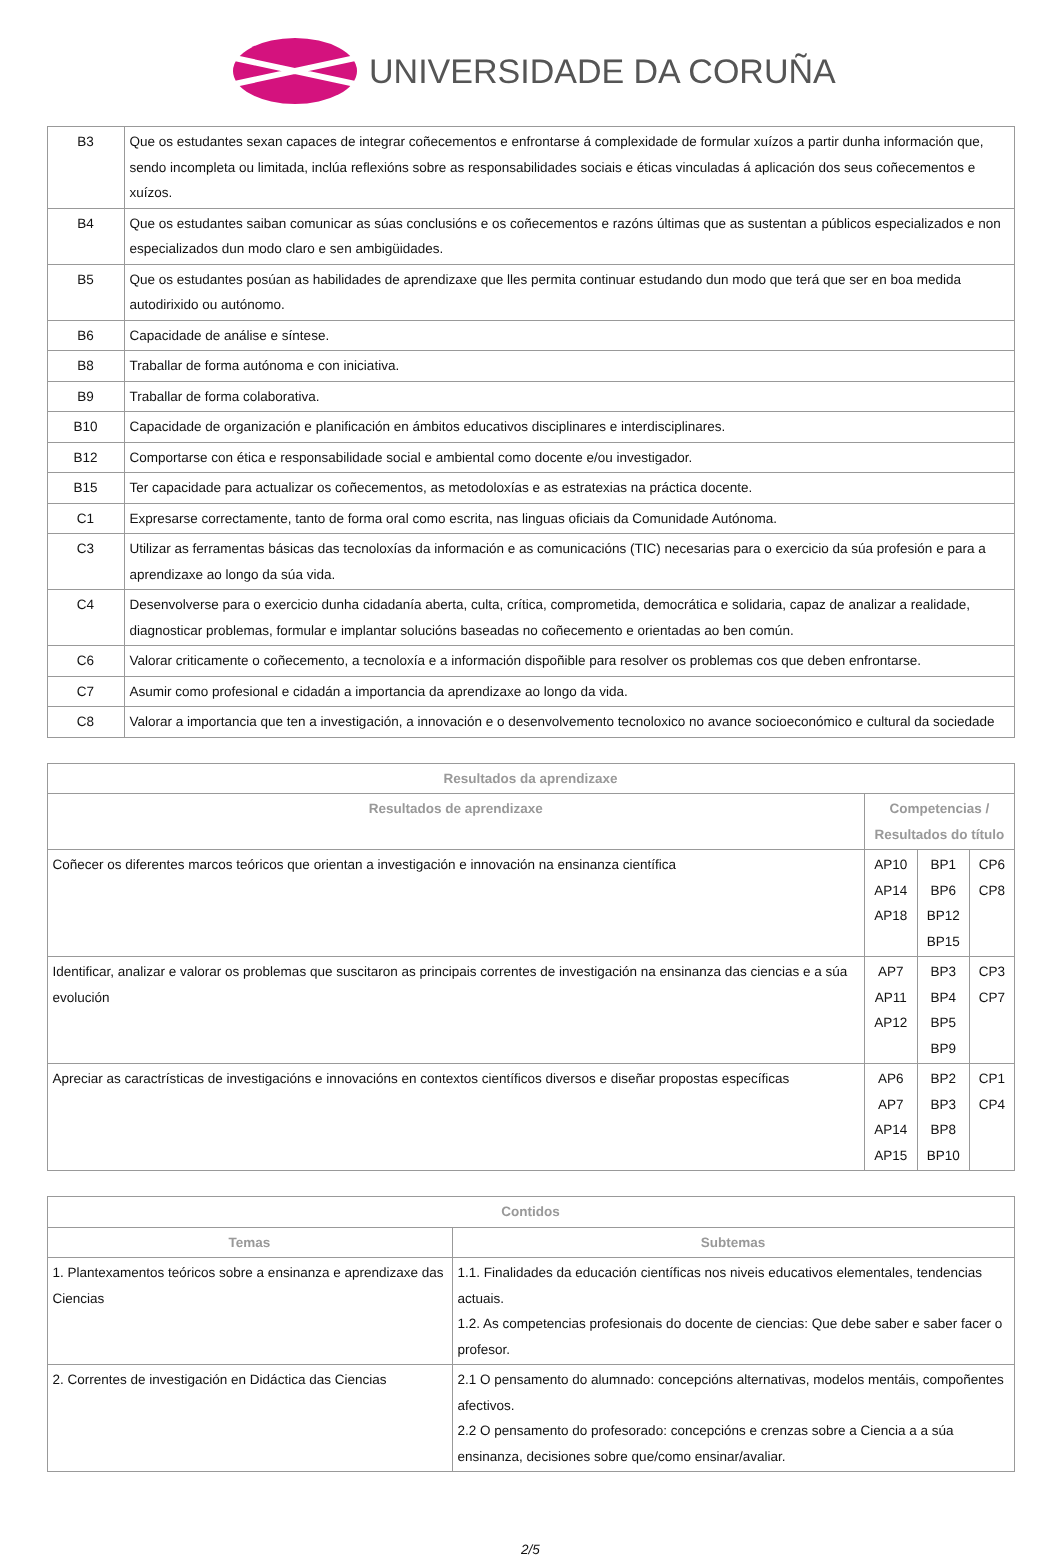UNIVERSIDADE DA CORUÑA
| B3 | Que os estudantes sexan capaces de integrar coñecementos e enfrontarse á complexidade de formular xuízos a partir dunha información que, sendo incompleta ou limitada, inclúa reflexións sobre as responsabilidades sociais e éticas vinculadas á aplicación dos seus coñecementos e xuízos. |
| B4 | Que os estudantes saiban comunicar as súas conclusións e os coñecementos e razóns últimas que as sustentan a públicos especializados e non especializados dun modo claro e sen ambigüidades. |
| B5 | Que os estudantes posúan as habilidades de aprendizaxe que lles permita continuar estudando dun modo que terá que ser en boa medida autodirixido ou autónomo. |
| B6 | Capacidade de análise e síntese. |
| B8 | Traballar de forma autónoma e con iniciativa. |
| B9 | Traballar de forma colaborativa. |
| B10 | Capacidade de organización e planificación en ámbitos educativos disciplinares e interdisciplinares. |
| B12 | Comportarse con ética e responsabilidade social e ambiental como docente e/ou investigador. |
| B15 | Ter capacidade para actualizar os coñecementos, as metodoloxías e as estratexias na práctica docente. |
| C1 | Expresarse correctamente, tanto de forma oral como escrita, nas linguas oficiais da Comunidade Autónoma. |
| C3 | Utilizar as ferramentas básicas das tecnoloxías da información e as comunicacións (TIC) necesarias para o exercicio da súa profesión e para a aprendizaxe ao longo da súa vida. |
| C4 | Desenvolverse para o exercicio dunha cidadanía aberta, culta, crítica, comprometida, democrática e solidaria, capaz de analizar a realidade, diagnosticar problemas, formular e implantar solucións baseadas no coñecemento e orientadas ao ben común. |
| C6 | Valorar criticamente o coñecemento, a tecnoloxía e a información dispoñible para resolver os problemas cos que deben enfrontarse. |
| C7 | Asumir como profesional e cidadán a importancia da aprendizaxe ao longo da vida. |
| C8 | Valorar a importancia que ten a investigación, a innovación e o desenvolvemento tecnoloxico no avance socioeconómico e cultural da sociedade |
| Resultados da aprendizaxe | | | |
| --- | --- | --- | --- |
| Resultados de aprendizaxe | Competencias / Resultados do título | | |
| Coñecer os diferentes marcos teóricos que orientan a investigación e innovación na ensinanza científica | AP10 AP14 AP18 | BP1 BP6 BP12 BP15 | CP6 CP8 |
| Identificar, analizar e valorar os problemas que suscitaron as principais correntes de investigación na ensinanza das ciencias e a súa evolución | AP7 AP11 AP12 | BP3 BP4 BP5 BP9 | CP3 CP7 |
| Apreciar as caractrísticas de investigacións e innovacións en contextos científicos diversos e diseñar propostas específicas | AP6 AP7 AP14 AP15 | BP2 BP3 BP8 BP10 | CP1 CP4 |
| Contidos | |
| --- | --- |
| Temas | Subtemas |
| 1. Plantexamentos teóricos sobre a ensinanza e aprendizaxe das Ciencias | 1.1. Finalidades da educación científicas nos niveis educativos elementales, tendencias actuais. 1.2. As competencias profesionais do docente de ciencias: Que debe saber e saber facer o profesor. |
| 2. Correntes de investigación en Didáctica das Ciencias | 2.1 O pensamento do alumnado: concepcións alternativas, modelos mentáis, compoñentes afectivos. 2.2 O pensamento do profesorado: concepcións e crenzas sobre a Ciencia a a súa ensinanza, decisiones sobre que/como ensinar/avaliar. |
2/5